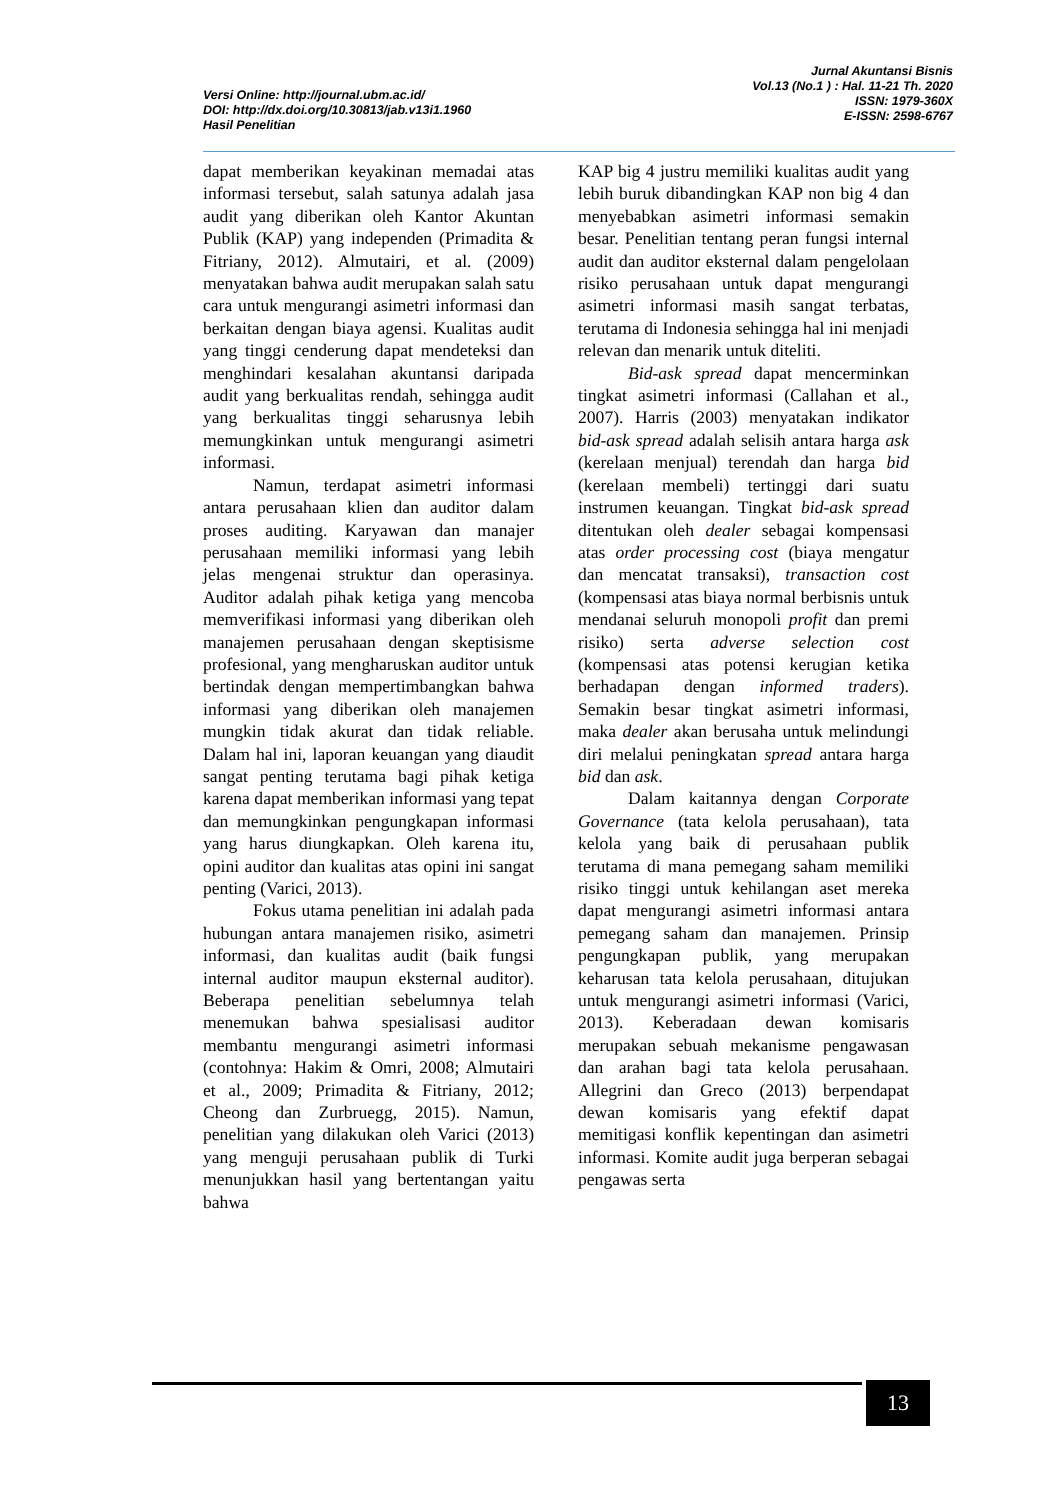Versi Online: http://journal.ubm.ac.id/
DOI: http://dx.doi.org/10.30813/jab.v13i1.1960
Hasil Penelitian
Jurnal Akuntansi Bisnis
Vol.13 (No.1 ) : Hal. 11-21 Th. 2020
ISSN: 1979-360X
E-ISSN: 2598-6767
dapat memberikan keyakinan memadai atas informasi tersebut, salah satunya adalah jasa audit yang diberikan oleh Kantor Akuntan Publik (KAP) yang independen (Primadita & Fitriany, 2012). Almutairi, et al. (2009) menyatakan bahwa audit merupakan salah satu cara untuk mengurangi asimetri informasi dan berkaitan dengan biaya agensi. Kualitas audit yang tinggi cenderung dapat mendeteksi dan menghindari kesalahan akuntansi daripada audit yang berkualitas rendah, sehingga audit yang berkualitas tinggi seharusnya lebih memungkinkan untuk mengurangi asimetri informasi.
Namun, terdapat asimetri informasi antara perusahaan klien dan auditor dalam proses auditing. Karyawan dan manajer perusahaan memiliki informasi yang lebih jelas mengenai struktur dan operasinya. Auditor adalah pihak ketiga yang mencoba memverifikasi informasi yang diberikan oleh manajemen perusahaan dengan skeptisisme profesional, yang mengharuskan auditor untuk bertindak dengan mempertimbangkan bahwa informasi yang diberikan oleh manajemen mungkin tidak akurat dan tidak reliable. Dalam hal ini, laporan keuangan yang diaudit sangat penting terutama bagi pihak ketiga karena dapat memberikan informasi yang tepat dan memungkinkan pengungkapan informasi yang harus diungkapkan. Oleh karena itu, opini auditor dan kualitas atas opini ini sangat penting (Varici, 2013).
Fokus utama penelitian ini adalah pada hubungan antara manajemen risiko, asimetri informasi, dan kualitas audit (baik fungsi internal auditor maupun eksternal auditor). Beberapa penelitian sebelumnya telah menemukan bahwa spesialisasi auditor membantu mengurangi asimetri informasi (contohnya: Hakim & Omri, 2008; Almutairi et al., 2009; Primadita & Fitriany, 2012; Cheong dan Zurbruegg, 2015). Namun, penelitian yang dilakukan oleh Varici (2013) yang menguji perusahaan publik di Turki menunjukkan hasil yang bertentangan yaitu bahwa
KAP big 4 justru memiliki kualitas audit yang lebih buruk dibandingkan KAP non big 4 dan menyebabkan asimetri informasi semakin besar. Penelitian tentang peran fungsi internal audit dan auditor eksternal dalam pengelolaan risiko perusahaan untuk dapat mengurangi asimetri informasi masih sangat terbatas, terutama di Indonesia sehingga hal ini menjadi relevan dan menarik untuk diteliti.
Bid-ask spread dapat mencerminkan tingkat asimetri informasi (Callahan et al., 2007). Harris (2003) menyatakan indikator bid-ask spread adalah selisih antara harga ask (kerelaan menjual) terendah dan harga bid (kerelaan membeli) tertinggi dari suatu instrumen keuangan. Tingkat bid-ask spread ditentukan oleh dealer sebagai kompensasi atas order processing cost (biaya mengatur dan mencatat transaksi), transaction cost (kompensasi atas biaya normal berbisnis untuk mendanai seluruh monopoli profit dan premi risiko) serta adverse selection cost (kompensasi atas potensi kerugian ketika berhadapan dengan informed traders). Semakin besar tingkat asimetri informasi, maka dealer akan berusaha untuk melindungi diri melalui peningkatan spread antara harga bid dan ask.
Dalam kaitannya dengan Corporate Governance (tata kelola perusahaan), tata kelola yang baik di perusahaan publik terutama di mana pemegang saham memiliki risiko tinggi untuk kehilangan aset mereka dapat mengurangi asimetri informasi antara pemegang saham dan manajemen. Prinsip pengungkapan publik, yang merupakan keharusan tata kelola perusahaan, ditujukan untuk mengurangi asimetri informasi (Varici, 2013). Keberadaan dewan komisaris merupakan sebuah mekanisme pengawasan dan arahan bagi tata kelola perusahaan. Allegrini dan Greco (2013) berpendapat dewan komisaris yang efektif dapat memitigasi konflik kepentingan dan asimetri informasi. Komite audit juga berperan sebagai pengawas serta
13